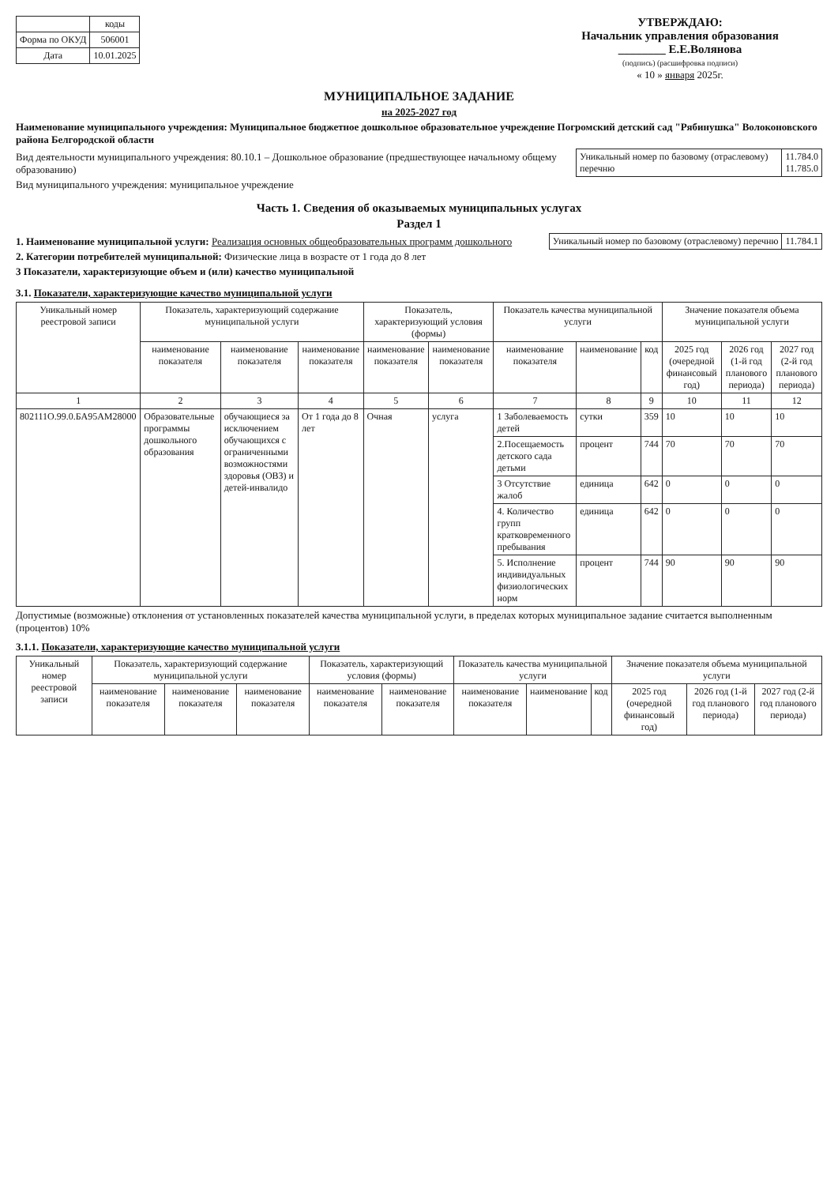| | коды |
| Форма по ОКУД | 506001 |
| Дата | 10.01.2025 |
УТВЕРЖДАЮ:
Начальник управления образования
________ Е.Е.Волянова
(подпись) (расшифровка подписи)
« 10 » января 2025г.
МУНИЦИПАЛЬНОЕ ЗАДАНИЕ
на 2025-2027 год
Наименование муниципального учреждения: Муниципальное бюджетное дошкольное образовательное учреждение Погромский детский сад "Рябинушка" Волоконовского района Белгородской области
Вид деятельности муниципального учреждения: 80.10.1 – Дошкольное образование (предшествующее начальному общему образованию)
Вид муниципального учреждения: муниципальное учреждение
| Уникальный номер по базовому (отраслевому) перечню | 11.784.0 11.785.0 |
Часть 1. Сведения об оказываемых муниципальных услугах
Раздел 1
1. Наименование муниципальной услуги: Реализация основных общеобразовательных программ дошкольного
2. Категории потребителей муниципальной: Физические лица в возрасте от 1 года до 8 лет
3 Показатели, характеризующие объем и (или) качество муниципальной
| Уникальный номер по базовому (отраслевому) перечню | 11.784.1 |
3.1. Показатели, характеризующие качество муниципальной услуги
| Уникальный номер реестровой записи | Показатель, характеризующий содержание муниципальной услуги | | | Показатель, характеризующий условия (формы) | | Показатель качества муниципальной услуги | | | Значение показателя объема муниципальной услуги | | |
| --- | --- | --- | --- | --- | --- | --- | --- | --- | --- | --- | --- |
| | наименование показателя | наименование показателя | наименование показателя | наименование показателя | наименование показателя | наименование показателя | наименование | код | 2025 год (очередной финансовый год) | 2026 год (1-й год планового периода) | 2027 год (2-й год планового периода) |
| 1 | 2 | 3 | 4 | 5 | 6 | 7 | 8 | 9 | 10 | 11 | 12 |
| 802111О.99.0.БА95АМ28000 | Образовательные программы дошкольного образования | обучающиеся за исключением обучающихся с ограниченными возможностями здоровья (ОВЗ) и детей-инвалидо | От 1 года до 8 лет | Очная | услуга | 1 Заболеваемость детей | сутки | 359 | 10 | 10 | 10 |
| | | | | | | 2.Посещаемость детского сада детьми | процент | 744 | 70 | 70 | 70 |
| | | | | | | 3 Отсутствие жалоб | единица | 642 | 0 | 0 | 0 |
| | | | | | | 4. Количество групп кратковременного пребывания | единица | 642 | 0 | 0 | 0 |
| | | | | | | 5. Исполнение индивидуальных физиологических норм | процент | 744 | 90 | 90 | 90 |
Допустимые (возможные) отклонения от установленных показателей качества муниципальной услуги, в пределах которых муниципальное задание считается выполненным (процентов) 10%
3.1.1. Показатели, характеризующие качество муниципальной услуги
| Уникальный номер реестровой записи | Показатель, характеризующий содержание муниципальной услуги | | | Показатель, характеризующий условия (формы) | | Показатель качества муниципальной услуги | | | Значение показателя объема муниципальной услуги | | |
| --- | --- | --- | --- | --- | --- | --- | --- | --- | --- | --- | --- |
| | наименование показателя | наименование показателя | наименование показателя | наименование показателя | наименование показателя | наименование показателя | наименование | код | 2025 год (очередной финансовый год) | 2026 год (1-й год планового периода) | 2027 год (2-й год планового периода) |